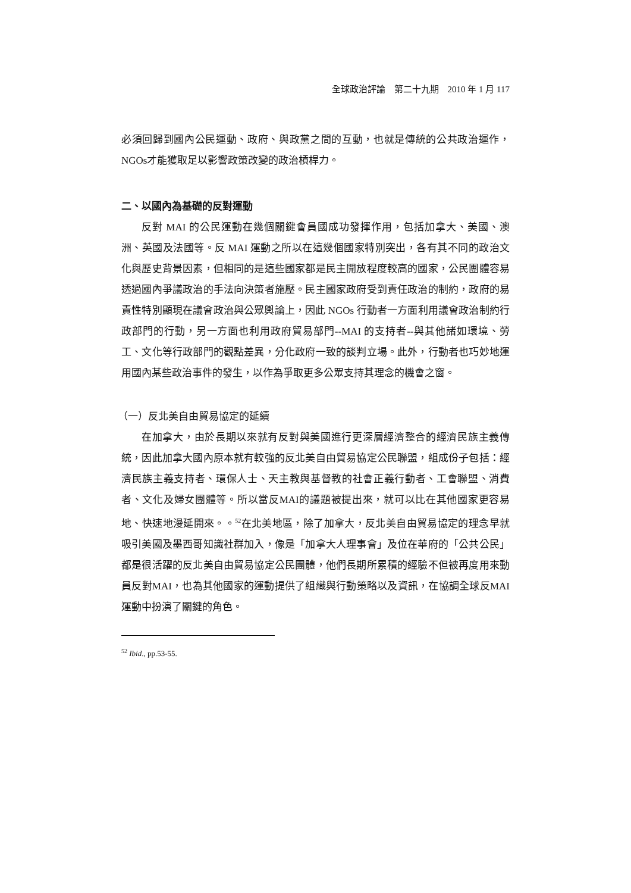全球政治評論　第二十九期　2010 年 1 月 117
必須回歸到國內公民運動、政府、與政黨之間的互動，也就是傳統的公共政治運作，NGOs才能獲取足以影響政策改變的政治槓桿力。
二、以國內為基礎的反對運動
反對 MAI 的公民運動在幾個關鍵會員國成功發揮作用，包括加拿大、美國、澳洲、英國及法國等。反 MAI 運動之所以在這幾個國家特別突出，各有其不同的政治文化與歷史背景因素，但相同的是這些國家都是民主開放程度較高的國家，公民團體容易透過國內爭議政治的手法向決策者施壓。民主國家政府受到責任政治的制約，政府的易責性特別顯現在議會政治與公眾輿論上，因此 NGOs 行動者一方面利用議會政治制約行政部門的行動，另一方面也利用政府貿易部門--MAI 的支持者--與其他諸如環境、勞工、文化等行政部門的觀點差異，分化政府一致的談判立場。此外，行動者也巧妙地運用國內某些政治事件的發生，以作為爭取更多公眾支持其理念的機會之窗。
（一）反北美自由貿易協定的延續
在加拿大，由於長期以來就有反對與美國進行更深層經濟整合的經濟民族主義傳統，因此加拿大國內原本就有較強的反北美自由貿易協定公民聯盟，組成份子包括：經濟民族主義支持者、環保人士、天主教與基督教的社會正義行動者、工會聯盟、消費者、文化及婦女團體等。所以當反MAI的議題被提出來，就可以比在其他國家更容易地、快速地漫延開來。。<sup>52</sup>在北美地區，除了加拿大，反北美自由貿易協定的理念早就吸引美國及墨西哥知識社群加入，像是「加拿大人理事會」及位在華府的「公共公民」都是很活躍的反北美自由貿易協定公民團體，他們長期所累積的經驗不但被再度用來動員反對MAI，也為其他國家的運動提供了組織與行動策略以及資訊，在協調全球反MAI運動中扮演了關鍵的角色。
<sup>52</sup> Ibid., pp.53-55.